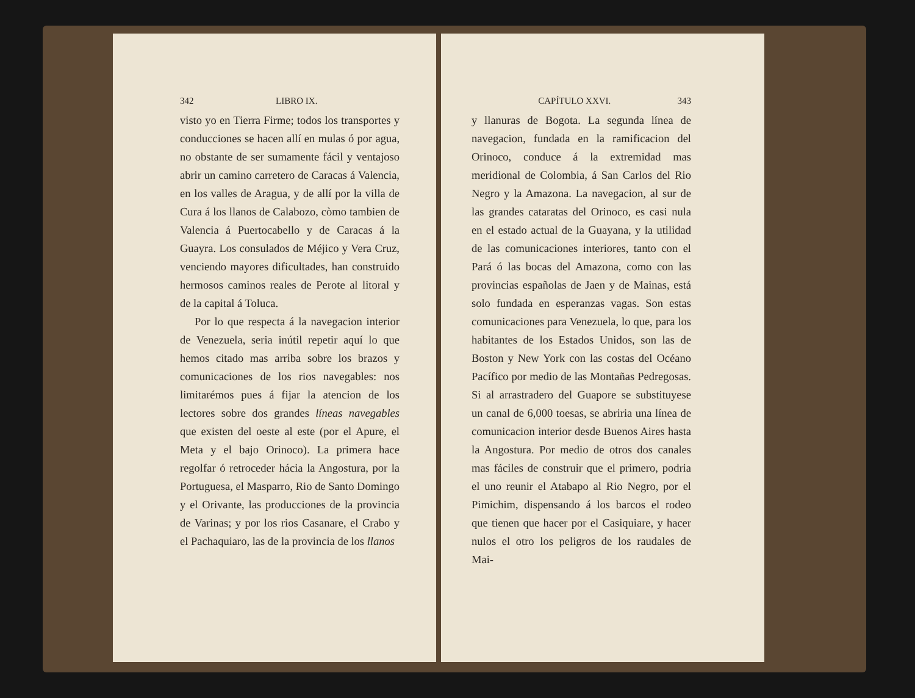342 LIBRO IX.
visto yo en Tierra Firme; todos los transportes y conducciones se hacen allí en mulas ó por agua, no obstante de ser sumamente fácil y ventajoso abrir un camino carretero de Caracas á Valencia, en los valles de Aragua, y de allí por la villa de Cura á los llanos de Calabozo, còmo tambien de Valencia á Puertocabello y de Caracas á la Guayra. Los consulados de Méjico y Vera Cruz, venciendo mayores dificultades, han construido hermosos caminos reales de Perote al litoral y de la capital á Toluca.
Por lo que respecta á la navegacion interior de Venezuela, seria inútil repetir aquí lo que hemos citado mas arriba sobre los brazos y comunicaciones de los rios navegables: nos limitarémos pues á fijar la atencion de los lectores sobre dos grandes líneas navegables que existen del oeste al este (por el Apure, el Meta y el bajo Orinoco). La primera hace regolfar ó retroceder hácia la Angostura, por la Portuguesa, el Masparro, Rio de Santo Domingo y el Orivante, las producciones de la provincia de Varinas; y por los rios Casanare, el Crabo y el Pachaquiaro, las de la provincia de los llanos
CAPÍTULO XXVI. 343
y llanuras de Bogota. La segunda línea de navegacion, fundada en la ramificacion del Orinoco, conduce á la extremidad mas meridional de Colombia, á San Carlos del Rio Negro y la Amazona. La navegacion, al sur de las grandes cataratas del Orinoco, es casi nula en el estado actual de la Guayana, y la utilidad de las comunicaciones interiores, tanto con el Pará ó las bocas del Amazona, como con las provincias españolas de Jaen y de Mainas, está solo fundada en esperanzas vagas. Son estas comunicaciones para Venezuela, lo que, para los habitantes de los Estados Unidos, son las de Boston y New York con las costas del Océano Pacífico por medio de las Montañas Pedregosas. Si al arrastradero del Guapore se substituyese un canal de 6,000 toesas, se abriria una línea de comunicacion interior desde Buenos Aires hasta la Angostura. Por medio de otros dos canales mas fáciles de construir que el primero, podria el uno reunir el Atabapo al Rio Negro, por el Pimichim, dispensando á los barcos el rodeo que tienen que hacer por el Casiquiare, y hacer nulos el otro los peligros de los raudales de Mai-